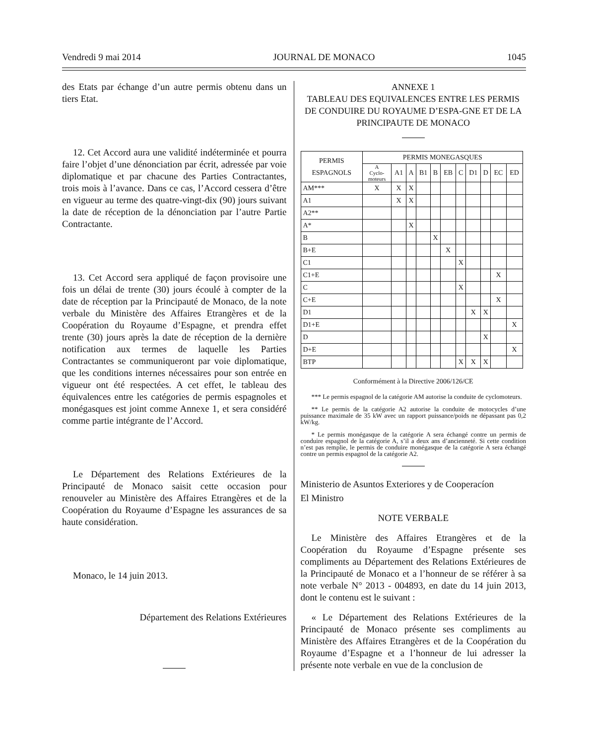Vendredi 9 mai 2014 JOURNAL DE MONACO 1045
des Etats par échange d’un autre permis obtenu dans un tiers Etat.
12. Cet Accord aura une validité indéterminée et pourra faire l’objet d’une dénonciation par écrit, adressée par voie diplomatique et par chacune des Parties Contractantes, trois mois à l’avance. Dans ce cas, l’Accord cessera d’être en vigueur au terme des quatre-vingt-dix (90) jours suivant la date de réception de la dénonciation par l’autre Partie Contractante.
13. Cet Accord sera appliqué de façon provisoire une fois un délai de trente (30) jours écoulé à compter de la date de réception par la Principauté de Monaco, de la note verbale du Ministère des Affaires Etrangères et de la Coopération du Royaume d’Espagne, et prendra effet trente (30) jours après la date de réception de la dernière notification aux termes de laquelle les Parties Contractantes se communiqueront par voie diplomatique, que les conditions internes nécessaires pour son entrée en vigueur ont été respectées. A cet effet, le tableau des équivalences entre les catégories de permis espagnoles et monégasques est joint comme Annexe 1, et sera considéré comme partie intégrante de l’Accord.
Le Département des Relations Extérieures de la Principauté de Monaco saisit cette occasion pour renouveler au Ministère des Affaires Etrangères et de la Coopération du Royaume d’Espagne les assurances de sa haute considération.
Monaco, le 14 juin 2013.
Département des Relations Extérieures
ANNEXE 1
TABLEAU DES EQUIVALENCES ENTRE LES PERMIS DE CONDUIRE DU ROYAUME D’ESPA-GNE ET DE LA PRINCIPAUTE DE MONACO
| PERMIS ESPAGNOLS | PERMIS MONEGASQUES | | | | | | | | | | |
| --- | --- | --- | --- | --- | --- | --- | --- | --- | --- | --- | --- |
| | A Cyclo- moteurs | A1 | A | B1 | B | EB | C | D1 | D | EC | ED |
| AM*** | X | X | X | | | | | | | | |
| A1 | | X | X | | | | | | | | |
| A2** | | | | | | | | | | | |
| A* | | | X | | | | | | | | |
| B | | | | | X | | | | | | |
| B+E | | | | | | X | | | | | |
| C1 | | | | | | | X | | | | |
| C1+E | | | | | | | | | | X | |
| C | | | | | | | X | | | | |
| C+E | | | | | | | | | | X | |
| D1 | | | | | | | | X | X | | |
| D1+E | | | | | | | | | | | X |
| D | | | | | | | | | X | | |
| D+E | | | | | | | | | | | X |
| BTP | | | | | | | X | X | X | | |
Conformément à la Directive 2006/126/CE
*** Le permis espagnol de la catégorie AM autorise la conduite de cyclomoteurs.
** Le permis de la catégorie A2 autorise la conduite de motocycles d’une puissance maximale de 35 kW avec un rapport puissance/poids ne dépassant pas 0,2 kW/kg.
* Le permis monégasque de la catégorie A sera échangé contre un permis de conduire espagnol de la catégorie A, s’il a deux ans d’ancienneté. Si cette condition n’est pas remplie, le permis de conduire monégasque de la catégorie A sera échangé contre un permis espagnol de la catégorie A2.
Ministerio de Asuntos Exteriores y de Cooperacíon
El Ministro
NOTE VERBALE
Le Ministère des Affaires Etrangères et de la Coopération du Royaume d’Espagne présente ses compliments au Département des Relations Extérieures de la Principauté de Monaco et a l’honneur de se référer à sa note verbale N° 2013 - 004893, en date du 14 juin 2013, dont le contenu est le suivant :
« Le Département des Relations Extérieures de la Principauté de Monaco présente ses compliments au Ministère des Affaires Etrangères et de la Coopération du Royaume d’Espagne et a l’honneur de lui adresser la présente note verbale en vue de la conclusion de